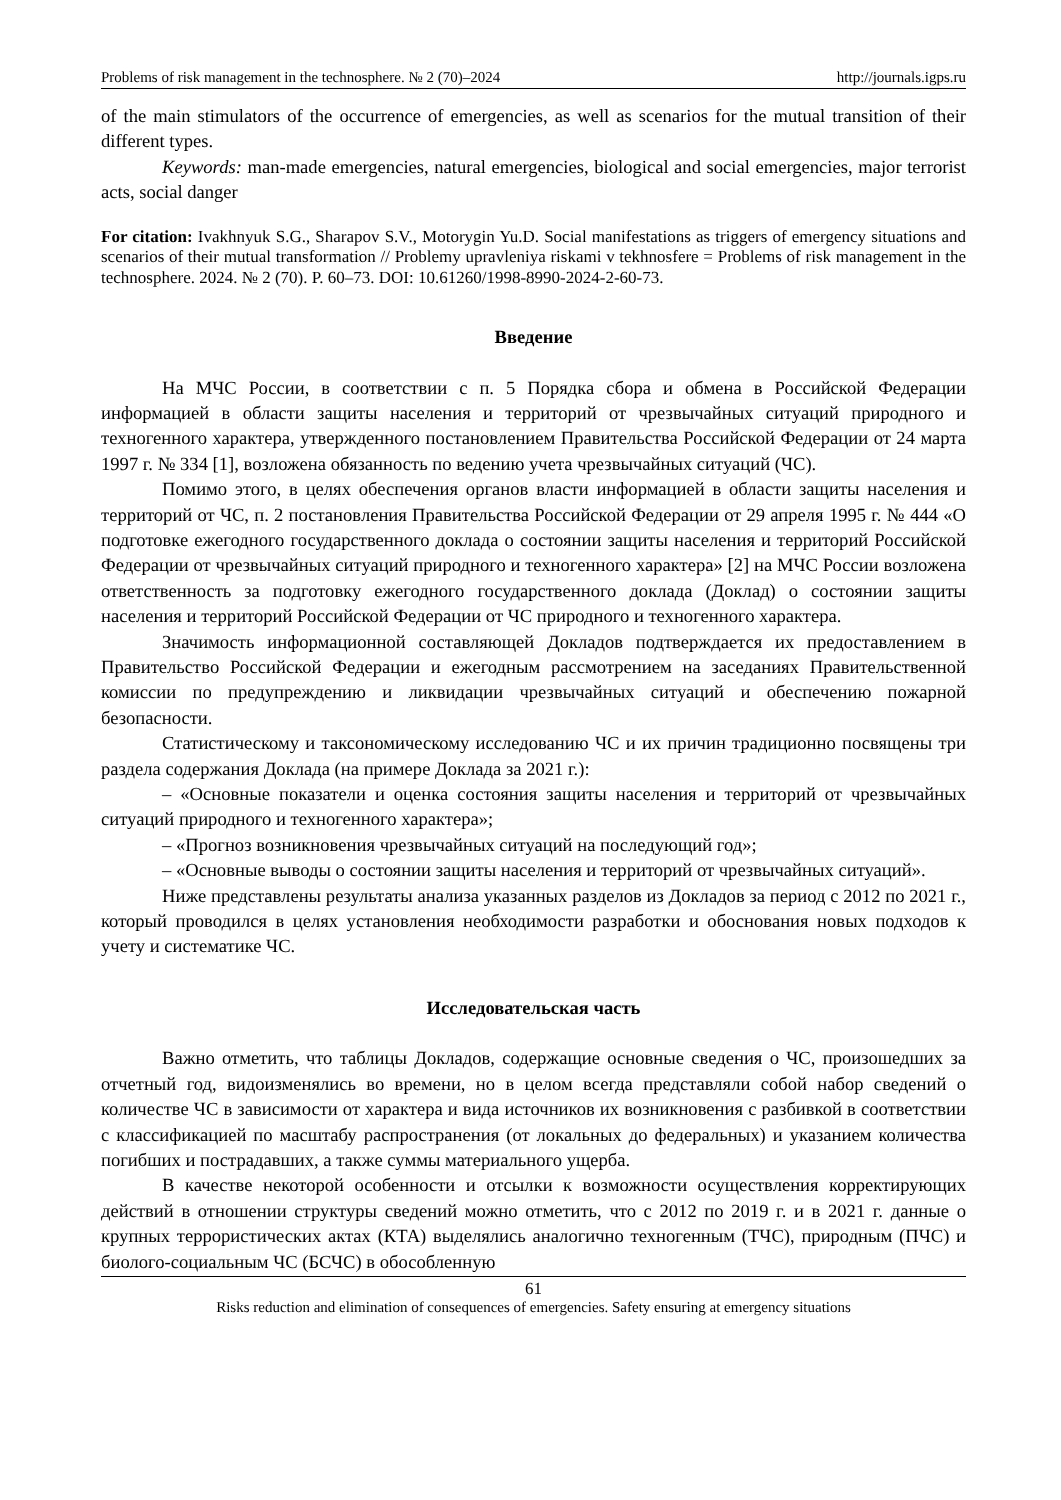Problems of risk management in the technosphere. № 2 (70)–2024 http://journals.igps.ru
of the main stimulators of the occurrence of emergencies, as well as scenarios for the mutual transition of their different types.
Keywords: man-made emergencies, natural emergencies, biological and social emergencies, major terrorist acts, social danger
For citation: Ivakhnyuk S.G., Sharapov S.V., Motorygin Yu.D. Social manifestations as triggers of emergency situations and scenarios of their mutual transformation // Problemy upravleniya riskami v tekhnosfere = Problems of risk management in the technosphere. 2024. № 2 (70). P. 60–73. DOI: 10.61260/1998-8990-2024-2-60-73.
Введение
На МЧС России, в соответствии с п. 5 Порядка сбора и обмена в Российской Федерации информацией в области защиты населения и территорий от чрезвычайных ситуаций природного и техногенного характера, утвержденного постановлением Правительства Российской Федерации от 24 марта 1997 г. № 334 [1], возложена обязанность по ведению учета чрезвычайных ситуаций (ЧС).
Помимо этого, в целях обеспечения органов власти информацией в области защиты населения и территорий от ЧС, п. 2 постановления Правительства Российской Федерации от 29 апреля 1995 г. № 444 «О подготовке ежегодного государственного доклада о состоянии защиты населения и территорий Российской Федерации от чрезвычайных ситуаций природного и техногенного характера» [2] на МЧС России возложена ответственность за подготовку ежегодного государственного доклада (Доклад) о состоянии защиты населения и территорий Российской Федерации от ЧС природного и техногенного характера.
Значимость информационной составляющей Докладов подтверждается их предоставлением в Правительство Российской Федерации и ежегодным рассмотрением на заседаниях Правительственной комиссии по предупреждению и ликвидации чрезвычайных ситуаций и обеспечению пожарной безопасности.
Статистическому и таксономическому исследованию ЧС и их причин традиционно посвящены три раздела содержания Доклада (на примере Доклада за 2021 г.):
– «Основные показатели и оценка состояния защиты населения и территорий от чрезвычайных ситуаций природного и техногенного характера»;
– «Прогноз возникновения чрезвычайных ситуаций на последующий год»;
– «Основные выводы о состоянии защиты населения и территорий от чрезвычайных ситуаций».
Ниже представлены результаты анализа указанных разделов из Докладов за период с 2012 по 2021 г., который проводился в целях установления необходимости разработки и обоснования новых подходов к учету и систематике ЧС.
Исследовательская часть
Важно отметить, что таблицы Докладов, содержащие основные сведения о ЧС, произошедших за отчетный год, видоизменялись во времени, но в целом всегда представляли собой набор сведений о количестве ЧС в зависимости от характера и вида источников их возникновения с разбивкой в соответствии с классификацией по масштабу распространения (от локальных до федеральных) и указанием количества погибших и пострадавших, а также суммы материального ущерба.
В качестве некоторой особенности и отсылки к возможности осуществления корректирующих действий в отношении структуры сведений можно отметить, что с 2012 по 2019 г. и в 2021 г. данные о крупных террористических актах (КТА) выделялись аналогично техногенным (ТЧС), природным (ПЧС) и биолого-социальным ЧС (БСЧС) в обособленную
61
Risks reduction and elimination of consequences of emergencies. Safety ensuring at emergency situations